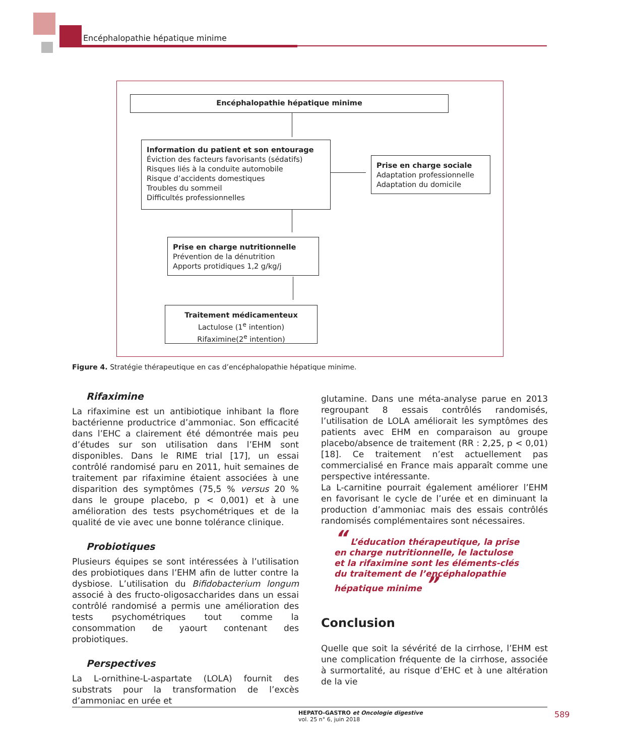Encéphalopathie hépatique minime
Encéphalopathie hépatique minime
Information du patient et son entourage
Éviction des facteurs favorisants (sédatifs)
Risques liés à la conduite automobile
Risque d’accidents domestiques
Troubles du sommeil
Difficultés professionnelles
Prise en charge sociale
Adaptation professionnelle
Adaptation du domicile
Prise en charge nutritionnelle
Prévention de la dénutrition
Apports protidiques 1,2 g/kg/j
Traitement médicamenteux
Lactulose (1<sup>e</sup> intention)
Rifaximine(2<sup>e</sup> intention)
Figure 4. Stratégie thérapeutique en cas d’encéphalopathie hépatique minime.
Rifaximine
La rifaximine est un antibiotique inhibant la flore bactérienne productrice d’ammoniac. Son efficacité dans l’EHC a clairement été démontrée mais peu d’études sur son utilisation dans l’EHM sont disponibles. Dans le RIME trial [17], un essai contrôlé randomisé paru en 2011, huit semaines de traitement par rifaximine étaient associées à une disparition des symptômes (75,5 % versus 20 % dans le groupe placebo, p < 0,001) et à une amélioration des tests psychométriques et de la qualité de vie avec une bonne tolérance clinique.
Probiotiques
Plusieurs équipes se sont intéressées à l’utilisation des probiotiques dans l’EHM afin de lutter contre la dysbiose. L’utilisation du Bifidobacterium longum associé à des fructo-oligosaccharides dans un essai contrôlé randomisé a permis une amélioration des tests psychométriques tout comme la consommation de yaourt contenant des probiotiques.
Perspectives
La L-ornithine-L-aspartate (LOLA) fournit des substrats pour la transformation de l’excès d’ammoniac en urée et
glutamine. Dans une méta-analyse parue en 2013 regroupant 8 essais contrôlés randomisés, l’utilisation de LOLA améliorait les symptômes des patients avec EHM en comparaison au groupe placebo/absence de traitement (RR : 2,25, p < 0,01) [18]. Ce traitement n’est actuellement pas commercialisé en France mais apparaît comme une perspective intéressante.
La L-carnitine pourrait également améliorer l’EHM en favorisant le cycle de l’urée et en diminuant la production d’ammoniac mais des essais contrôlés randomisés complémentaires sont nécessaires.
“ L’éducation thérapeutique, la prise en charge nutritionnelle, le lactulose et la rifaximine sont les éléments-clés du traitement de l’encéphalopathie hépatique minime ”
Conclusion
Quelle que soit la sévérité de la cirrhose, l’EHM est une complication fréquente de la cirrhose, associée à surmortalité, au risque d’EHC et à une altération de la vie
HEPATO-GASTRO et Oncologie digestive
vol. 25 n° 6, juin 2018
589